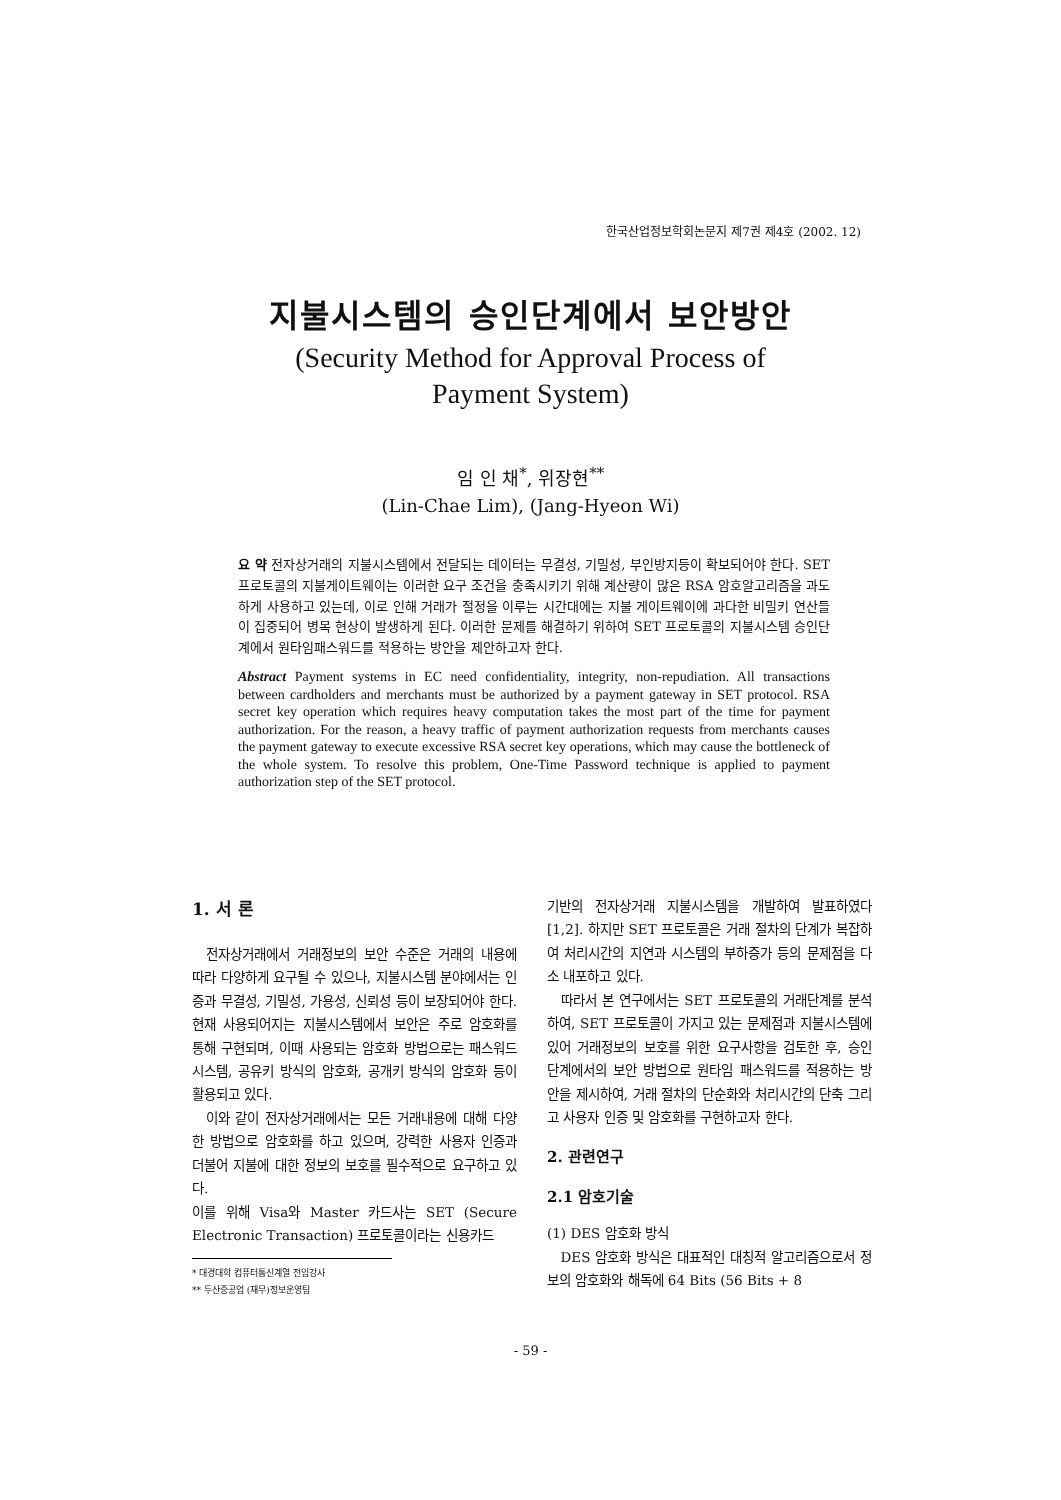한국산업정보학회논문지 제7권 제4호 (2002. 12)
지불시스템의 승인단계에서 보안방안
(Security Method for Approval Process of
Payment System)
임 인 채<sup>*</sup>, 위장현<sup>**</sup>
(Lin-Chae Lim), (Jang-Hyeon Wi)
요 약 전자상거래의 지불시스템에서 전달되는 데이터는 무결성, 기밀성, 부인방지등이 확보되어야 한다. SET 프로토콜의 지불게이트웨이는 이러한 요구 조건을 충족시키기 위해 계산량이 많은 RSA 암호알고리즘을 과도하게 사용하고 있는데, 이로 인해 거래가 절정을 이루는 시간대에는 지불 게이트웨이에 과다한 비밀키 연산들이 집중되어 병목 현상이 발생하게 된다. 이러한 문제를 해결하기 위하여 SET 프로토콜의 지불시스템 승인단계에서 원타임패스워드를 적용하는 방안을 제안하고자 한다.
Abstract Payment systems in EC need confidentiality, integrity, non-repudiation. All transactions between cardholders and merchants must be authorized by a payment gateway in SET protocol. RSA secret key operation which requires heavy computation takes the most part of the time for payment authorization. For the reason, a heavy traffic of payment authorization requests from merchants causes the payment gateway to execute excessive RSA secret key operations, which may cause the bottleneck of the whole system. To resolve this problem, One-Time Password technique is applied to payment authorization step of the SET protocol.
1. 서 론
전자상거래에서 거래정보의 보안 수준은 거래의 내용에 따라 다양하게 요구될 수 있으나, 지불시스템 분야에서는 인증과 무결성, 기밀성, 가용성, 신뢰성 등이 보장되어야 한다. 현재 사용되어지는 지불시스템에서 보안은 주로 암호화를 통해 구현되며, 이때 사용되는 암호화 방법으로는 패스워드시스템, 공유키 방식의 암호화, 공개키 방식의 암호화 등이 활용되고 있다.
이와 같이 전자상거래에서는 모든 거래내용에 대해 다양한 방법으로 암호화를 하고 있으며, 강력한 사용자 인증과 더불어 지불에 대한 정보의 보호를 필수적으로 요구하고 있다.
이를 위해 Visa와 Master 카드사는 SET (Secure Electronic Transaction) 프로토콜이라는 신용카드
* 대경대학 컴퓨터통신계열 전임강사
** 두산중공업 (재무)정보운영팀
기반의 전자상거래 지불시스템을 개발하여 발표하였다[1,2]. 하지만 SET 프로토콜은 거래 절차의 단계가 복잡하여 처리시간의 지연과 시스템의 부하증가 등의 문제점을 다소 내포하고 있다.
따라서 본 연구에서는 SET 프로토콜의 거래단계를 분석하여, SET 프로토콜이 가지고 있는 문제점과 지불시스템에 있어 거래정보의 보호를 위한 요구사항을 검토한 후, 승인 단계에서의 보안 방법으로 원타임 패스워드를 적용하는 방안을 제시하여, 거래 절차의 단순화와 처리시간의 단축 그리고 사용자 인증 및 암호화를 구현하고자 한다.
2. 관련연구
2.1 암호기술
(1) DES 암호화 방식
DES 암호화 방식은 대표적인 대칭적 알고리즘으로서 정보의 암호화와 해독에 64 Bits (56 Bits + 8
- 59 -